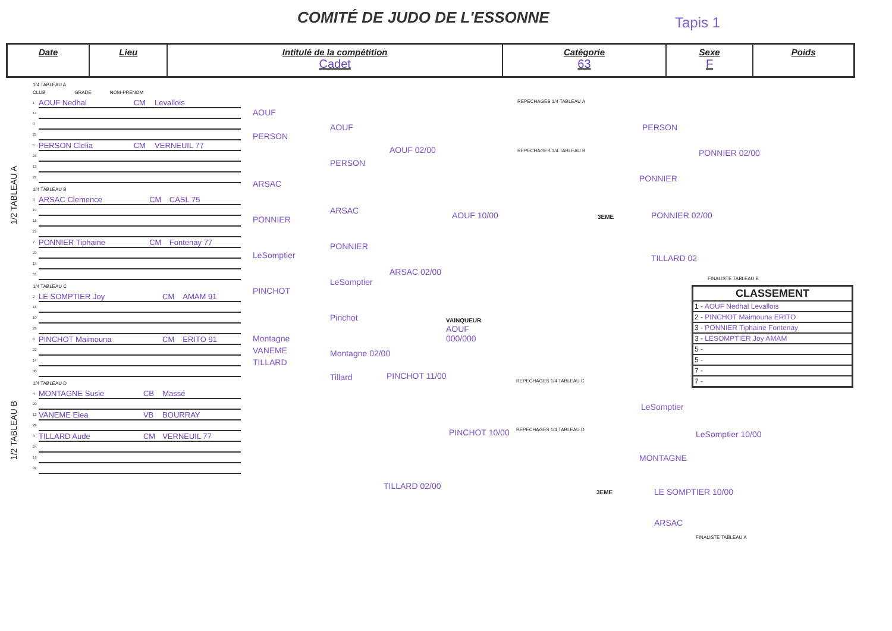COMITÉ DE JUDO DE L'ESSONNE
Tapis 1
| Date | Lieu | Intitulé de la compétition Cadet | Catégorie 63 | Sexe F | Poids |
| --- | --- | --- | --- | --- | --- |
1/2 TABLEAU A
1/2 TABLEAU B
1/4 TABLEAU A
CLUB GRADE NOM-PRENOM
| 1 | AOUF Nedhal | CM | Levallois |
| 17 | | | |
| 9 | | | |
| 25 | | | |
| 5 | PERSON Clelia | CM | VERNEUIL 77 |
| 21 | | | |
| 13 | | | |
| 29 | | | |
1/4 TABLEAU B
| 3 | ARSAC Clemence | CM | CASL 75 |
| 19 | | | |
| 11 | | | |
| 27 | | | |
| 7 | PONNIER Tiphaine | CM | Fontenay 77 |
| 23 | | | |
| 15 | | | |
| 31 | | | |
1/4 TABLEAU C
| 2 | LE SOMPTIER Joy | CM | AMAM 91 |
| 18 | | | |
| 10 | | | |
| 26 | | | |
| 6 | PINCHOT Maimouna | CM | ERITO 91 |
| 22 | | | |
| 14 | | | |
| 30 | | | |
1/4 TABLEAU D
| 4 | MONTAGNE Susie | CB | Massé |
| 20 | | | |
| 12 | VANEME Elea | VB | BOURRAY |
| 28 | | | |
| 8 | TILLARD Aude | CM | VERNEUIL 77 |
| 24 | | | |
| 16 | | | |
| 32 | | | |
AOUF
PERSON
ARSAC
PONNIER
LeSomptier
PINCHOT
Montagne
VANEME
TILLARD
AOUF
PERSON
ARSAC
PONNIER
LeSomptier
Pinchot
Montagne 02/00
Tillard
AOUF 02/00
ARSAC 02/00
PINCHOT 11/00
TILLARD 02/00
AOUF 10/00
PINCHOT 10/00
VAINQUEUR
AOUF
000/000
REPECHAGES 1/4 TABLEAU A
REPECHAGES 1/4 TABLEAU B
PERSON
PONNIER
PONNIER 02/00
3EME PONNIER 02/00
TILLARD 02
FINALISTE TABLEAU B
| CLASSEMENT |
| --- |
| 1 - AOUF Nedhal Levallois |
| 2 - PINCHOT Maimouna ERITO |
| 3 - PONNIER Tiphaine Fontenay |
| 3 - LESOMPTIER Joy AMAM |
| 5 - |
| 5 - |
| 7 - |
| 7 - |
REPECHAGES 1/4 TABLEAU C
REPECHAGES 1/4 TABLEAU D
LeSomptier
MONTAGNE
LeSomptier 10/00
3EME LE SOMPTIER 10/00
ARSAC
FINALISTE TABLEAU A